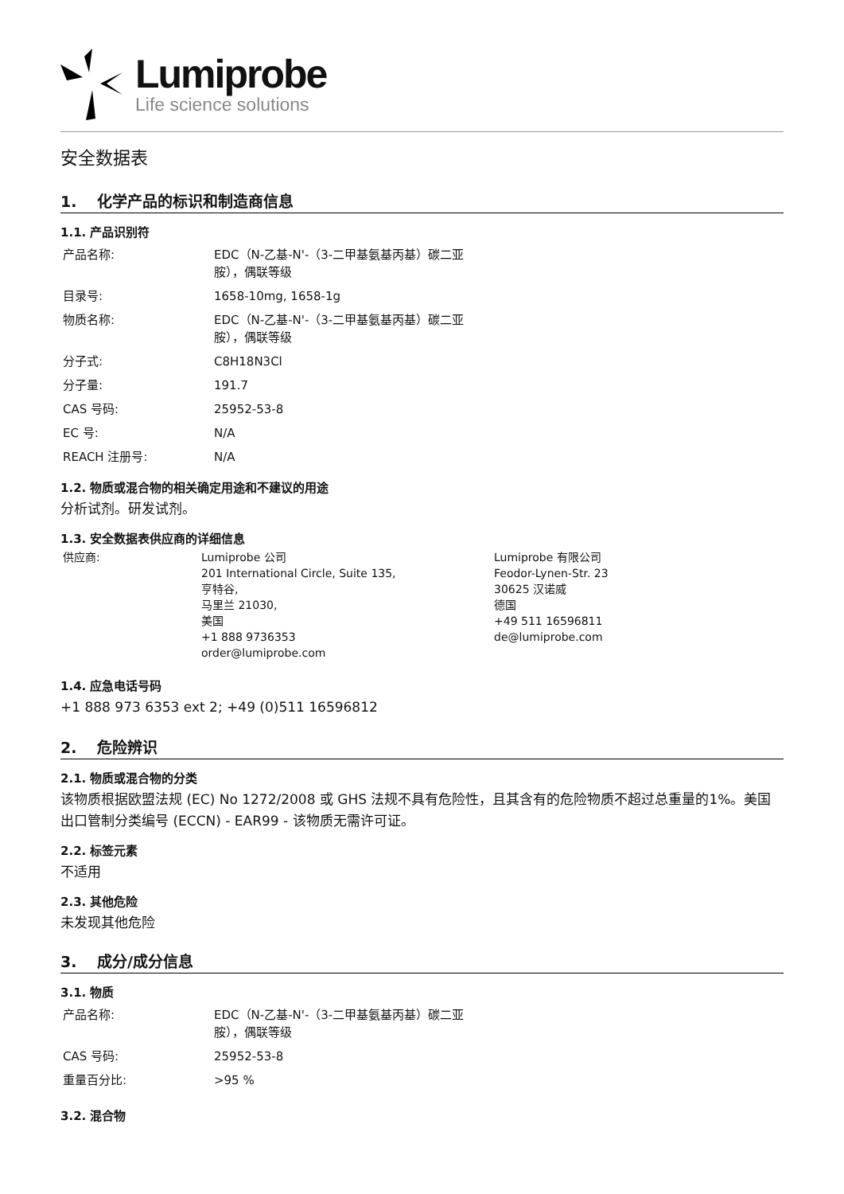Lumiprobe
Life science solutions
安全数据表
1. 化学产品的标识和制造商信息
1.1. 产品识别符
| 产品名称: | EDC（N-乙基-N'-（3-二甲基氨基丙基）碳二亚 胺），偶联等级 |
| 目录号: | 1658-10mg, 1658-1g |
| 物质名称: | EDC（N-乙基-N'-（3-二甲基氨基丙基）碳二亚 胺），偶联等级 |
| 分子式: | C8H18N3Cl |
| 分子量: | 191.7 |
| CAS 号码: | 25952-53-8 |
| EC 号: | N/A |
| REACH 注册号: | N/A |
1.2. 物质或混合物的相关确定用途和不建议的用途
分析试剂。研发试剂。
1.3. 安全数据表供应商的详细信息
| 供应商: | Lumiprobe 公司 201 International Circle, Suite 135, 亨特谷, 马里兰 21030, 美国 +1 888 9736353 order@lumiprobe.com | Lumiprobe 有限公司 Feodor-Lynen-Str. 23 30625 汉诺威 德国 +49 511 16596811 de@lumiprobe.com |
1.4. 应急电话号码
+1 888 973 6353 ext 2; +49 (0)511 16596812
2. 危险辨识
2.1. 物质或混合物的分类
该物质根据欧盟法规 (EC) No 1272/2008 或 GHS 法规不具有危险性，且其含有的危险物质不超过总重量的1%。美国出口管制分类编号 (ECCN) - EAR99 - 该物质无需许可证。
2.2. 标签元素
不适用
2.3. 其他危险
未发现其他危险
3. 成分/成分信息
3.1. 物质
| 产品名称: | EDC（N-乙基-N'-（3-二甲基氨基丙基）碳二亚 胺），偶联等级 |
| CAS 号码: | 25952-53-8 |
| 重量百分比: | >95 % |
3.2. 混合物